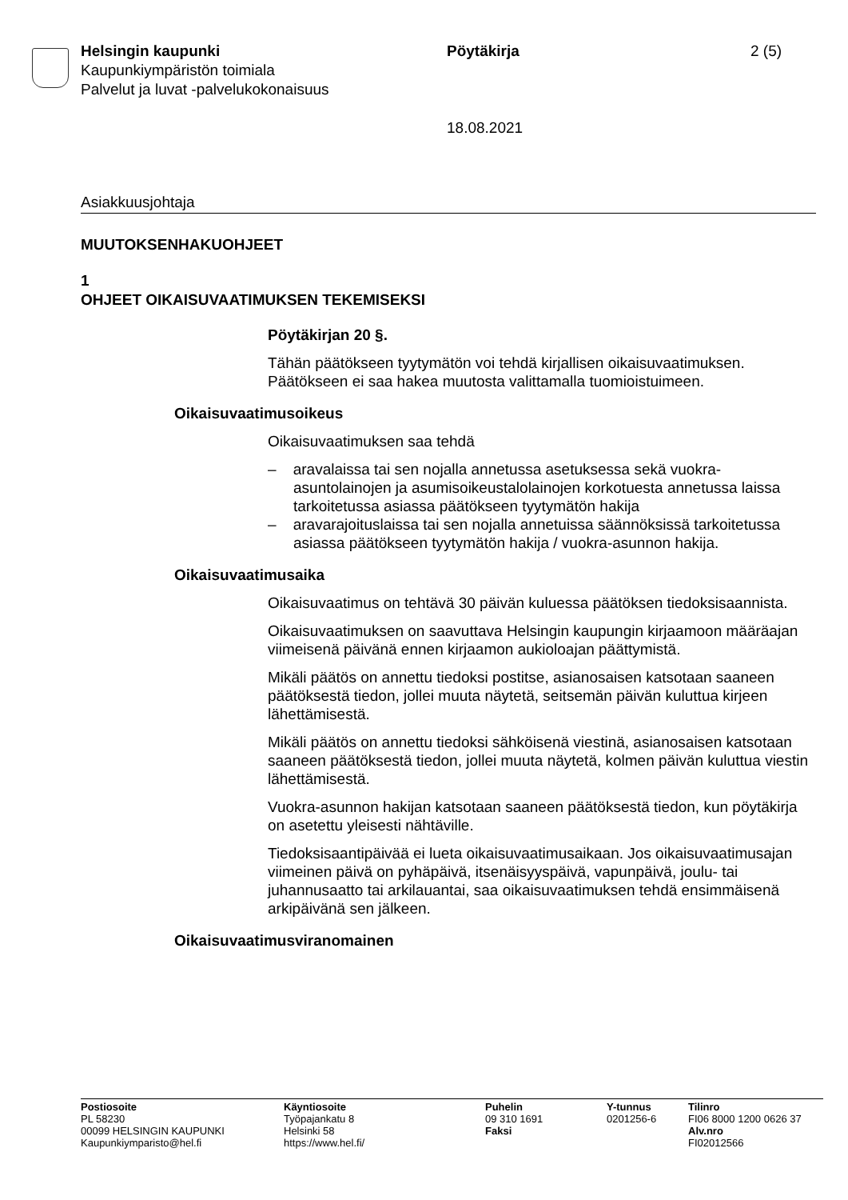Helsingin kaupunki
Kaupunkiympäristön toimiala
Palvelut ja luvat -palvelukokonaisuus
Pöytäkirja
18.08.2021
2 (5)
Asiakkuusjohtaja
MUUTOKSENHAKUOHJEET
1
OHJEET OIKAISUVAATIMUKSEN TEKEMISEKSI
Pöytäkirjan 20 §.
Tähän päätökseen tyytymätön voi tehdä kirjallisen oikaisuvaatimuksen. Päätökseen ei saa hakea muutosta valittamalla tuomioistuimeen.
Oikaisuvaatimusoikeus
Oikaisuvaatimuksen saa tehdä
– aravalaissa tai sen nojalla annetussa asetuksessa sekä vuokra-asuntolainojen ja asumisoikeustalolainojen korkotuesta annetussa laissa tarkoitetussa asiassa päätökseen tyytymätön hakija
– aravarajoituslaissa tai sen nojalla annetuissa säännöksissä tarkoitetussa asiassa päätökseen tyytymätön hakija / vuokra-asunnon hakija.
Oikaisuvaatimusaika
Oikaisuvaatimus on tehtävä 30 päivän kuluessa päätöksen tiedoksisaannista.
Oikaisuvaatimuksen on saavuttava Helsingin kaupungin kirjaamoon määräajan viimeisenä päivänä ennen kirjaamon aukioloajan päättymistä.
Mikäli päätös on annettu tiedoksi postitse, asianosaisen katsotaan saaneen päätöksestä tiedon, jollei muuta näytetä, seitsemän päivän kuluttua kirjeen lähettämisestä.
Mikäli päätös on annettu tiedoksi sähköisenä viestinä, asianosaisen katsotaan saaneen päätöksestä tiedon, jollei muuta näytetä, kolmen päivän kuluttua viestin lähettämisestä.
Vuokra-asunnon hakijan katsotaan saaneen päätöksestä tiedon, kun pöytäkirja on asetettu yleisesti nähtäville.
Tiedoksisaantipäivää ei lueta oikaisuvaatimusaikaan. Jos oikaisuvaatimusajan viimeinen päivä on pyhäpäivä, itsenäisyyspäivä, vapunpäivä, joulu- tai juhannusaatto tai arkilauantai, saa oikaisuvaatimuksen tehdä ensimmäisenä arkipäivänä sen jälkeen.
Oikaisuvaatimusviranomainen
Postiosoite
PL 58230
00099 HELSINGIN KAUPUNKI
Kaupunkiymparisto@hel.fi
Käyntiosoite
Työpajankatu 8
Helsinki 58
https://www.hel.fi/
Puhelin
09 310 1691
Faksi
Y-tunnus
0201256-6
Tilinro
FI06 8000 1200 0626 37
Alv.nro
FI02012566